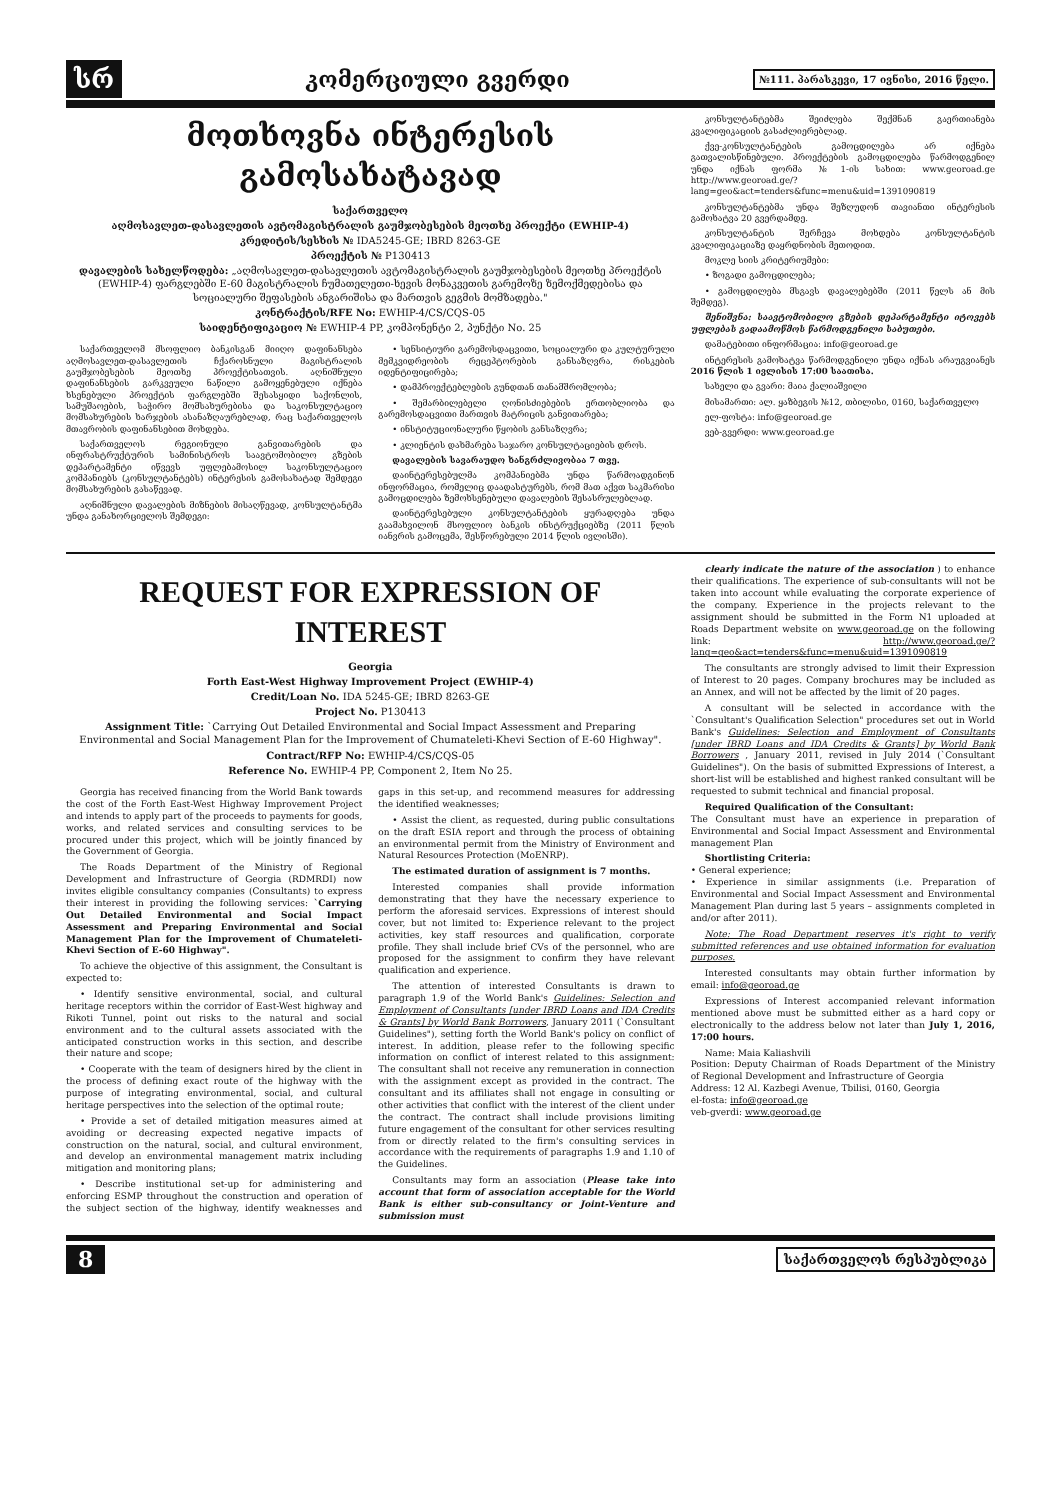სრ კომერციული გვერდი №111. პარასკევი, 17 ივნისი, 2016 წელი.
მოთხოვნა ინტერესის გამოსახატავად
საქართველო
აღმოსავლეთ-დასავლეთის ავტომაგისტრალის გაუმჯობესების მეოთხე პროექტი (EWHIP-4)
კრედიტის/სესხის № IDA5245-GE; IBRD 8263-GE
პროექტის № P130413
დავალების სახელწოდება: „აღმოსავლეთ-დასავლეთის ავტომაგისტრალის გაუმჯობესების მეოთხე პროექტის (EWHIP-4) ფარგლებში E-60 მაგისტრალის ჩუმათელეთი-ხევის მონაკვეთის გარემოზე ზემოქმედებისა და სოციალური შეფასების ანგარიშისა და მართვის გეგმის მომზადება."
კონტრაქტის/RFE No: EWHIP-4/CS/CQS-05
საიდენტიფიკაციო № EWHIP-4 PP, კომპონენტი 2, პუნქტი No. 25
საქართველომ მსოფლიო ბანკისგან მიიღო დაფინანსება აღმოსავლეთ-დასავლეთის ჩქაროსნული მაგისტრალის გაუმჯობესების მეოთხე პროექტისათვის. აღნიშნული დაფინანსების გარკვეული ნაწილი გამოყენებული იქნება ხსენებული პროექტის ფარგლებში შესასყიდი საქონლის, სამუშაოების, საჭირო მომსახურებისა და საკონსულტაციო მომსახურების ხარჯების ასანაზღაურებლად, რაც საქართველოს მთავრობის დაფინანსებით მოხდება.
საქართველოს რეგიონული განვითარების და ინფრასტრუქტურის სამინისტროს საავტომობილო გზების დეპარტამენტი იწვევს უფლებამოსილ საკონსულტაციო კომპანიებს (კონსულტანტებს) ინტერესის გამოსახატად შემდეგი მომსახურების გასაწევად.
აღნიშნული დავალების მიზნების მისაღწევად, კონსულტანტმა უნდა განახორციელოს შემდეგი:
• სენსიტიური გარემოსდაცვითი, სოციალური და კულტურული მემკვიდრეობის რეცეპტორების განსაზღვრა, რისკების იდენტიფიცირება;
• დამპროექტებლების გუნდთან თანამშრომლობა;
• შემარბილებელი ღონისძიებების ერთობლიობა და გარემოსდაცვითი მართვის მატრიცის განვითარება;
• ინსტიტუციონალური წყობის განსაზღვრა;
• კლიენტის დახმარება საჯარო კონსულტაციების დროს.
დავალების სავარაუდო ხანგრძლივობაა 7 თვე.
დაინტერესებულმა კომპანიებმა უნდა წარმოადგინონ ინფორმაცია, რომელიც დაადასტურებს, რომ მათ აქვთ საკმარისი გამოცდილება ზემოხსენებული დავალების შესასრულებლად.
დაინტერესებული კონსულტანტების ყურადღება უნდა გაამახვილონ მსოფლიო ბანკის ინსტრუქციებზე (2011 წლის იანვრის გამოცემა, შესწორებული 2014 წლის ივლისში).
კონსულტანტებმა შეიძლება შექმნან გაერთიანება კვალიფიკაციის გასაძლიერებლად.
ქვე-კონსულტანტების გამოცდილება არ იქნება გათვალისწინებული. პროექტების გამოცდილება წარმოდგენილ უნდა იქნას ფორმა №1-ის სახით: www.georoad.ge http://www.georoad.ge/?lang=geo&act=tenders&func=menu&uid=1391090819
კონსულტანტებმა უნდა შეზღუდონ თავიანთი ინტერესის გამოხატვა 20 გვერდამდე.
კონსულტანტის შერჩევა მოხდება კონსულტანტის კვალიფიკაციაზე დაყრდნობის მეთოდით.
მოკლე სიის კრიტერიუმები:
• ზოგადი გამოცდილება;
• გამოცდილება მსგავს დავალებებში (2011 წელს ან მის შემდეგ).
შენიშვნა: საავტომობილო გზების დეპარტამენტი იტოვებს უფლებას გადაამოწმოს წარმოდგენილი საბუთები.
დამატებითი ინფორმაცია: info@georoad.ge
ინტერესის გამოხატვა წარმოდგენილი უნდა იქნას არაუგვიანეს 2016 წლის 1 ივლისის 17:00 საათისა.
სახელი და გვარი: მაია ქალიაშვილი
მისამართი: ალ. ყაზბეგის №12, თბილისი, 0160, საქართველო
ელ-ფოსტა: info@georoad.ge
ვებ-გვერდი: www.georoad.ge
REQUEST FOR EXPRESSION OF INTEREST
Georgia
Forth East-West Highway Improvement Project (EWHIP-4)
Credit/Loan No. IDA 5245-GE; IBRD 8263-GE
Project No. P130413
Assignment Title: `Carrying Out Detailed Environmental and Social Impact Assessment and Preparing Environmental and Social Management Plan for the Improvement of Chumateleti-Khevi Section of E-60 Highway".
Contract/RFP No: EWHIP-4/CS/CQS-05
Reference No. EWHIP-4 PP, Component 2, Item No 25.
Georgia has received financing from the World Bank towards the cost of the Forth East-West Highway Improvement Project and intends to apply part of the proceeds to payments for goods, works, and related services and consulting services to be procured under this project, which will be jointly financed by the Government of Georgia.
The Roads Department of the Ministry of Regional Development and Infrastructure of Georgia (RDMRDI) now invites eligible consultancy companies (Consultants) to express their interest in providing the following services: `Carrying Out Detailed Environmental and Social Impact Assessment and Preparing Environmental and Social Management Plan for the Improvement of Chumateleti-Khevi Section of E-60 Highway".
To achieve the objective of this assignment, the Consultant is expected to:
• Identify sensitive environmental, social, and cultural heritage receptors within the corridor of East-West highway and Rikoti Tunnel, point out risks to the natural and social environment and to the cultural assets associated with the anticipated construction works in this section, and describe their nature and scope;
• Cooperate with the team of designers hired by the client in the process of defining exact route of the highway with the purpose of integrating environmental, social, and cultural heritage perspectives into the selection of the optimal route;
• Provide a set of detailed mitigation measures aimed at avoiding or decreasing expected negative impacts of construction on the natural, social, and cultural environment, and develop an environmental management matrix including mitigation and monitoring plans;
• Describe institutional set-up for administering and enforcing ESMP throughout the construction and operation of the subject section of the highway, identify weaknesses and gaps in this set-up, and recommend measures for addressing the identified weaknesses;
• Assist the client, as requested, during public consultations on the draft ESIA report and through the process of obtaining an environmental permit from the Ministry of Environment and Natural Resources Protection (MoENRP).
The estimated duration of assignment is 7 months.
Interested companies shall provide information demonstrating that they have the necessary experience to perform the aforesaid services. Expressions of interest should cover, but not limited to: Experience relevant to the project activities, key staff resources and qualification, corporate profile. They shall include brief CVs of the personnel, who are proposed for the assignment to confirm they have relevant qualification and experience.
The attention of interested Consultants is drawn to paragraph 1.9 of the World Bank's Guidelines: Selection and Employment of Consultants [under IBRD Loans and IDA Credits & Grants] by World Bank Borrowers, January 2011 (`Consultant Guidelines"), setting forth the World Bank's policy on conflict of interest. In addition, please refer to the following specific information on conflict of interest related to this assignment: The consultant shall not receive any remuneration in connection with the assignment except as provided in the contract. The consultant and its affiliates shall not engage in consulting or other activities that conflict with the interest of the client under the contract. The contract shall include provisions limiting future engagement of the consultant for other services resulting from or directly related to the firm's consulting services in accordance with the requirements of paragraphs 1.9 and 1.10 of the Guidelines.
Consultants may form an association (Please take into account that form of association acceptable for the World Bank is either sub-consultancy or Joint-Venture and submission must
clearly indicate the nature of the association ) to enhance their qualifications. The experience of sub-consultants will not be taken into account while evaluating the corporate experience of the company. Experience in the projects relevant to the assignment should be submitted in the Form N1 uploaded at Roads Department website on www.georoad.ge on the following link: http://www.georoad.ge/?lang=geo&act=tenders&func=menu&uid=1391090819
The consultants are strongly advised to limit their Expression of Interest to 20 pages. Company brochures may be included as an Annex, and will not be affected by the limit of 20 pages.
A consultant will be selected in accordance with the `Consultant's Qualification Selection" procedures set out in World Bank's Guidelines: Selection and Employment of Consultants [under IBRD Loans and IDA Credits & Grants] by World Bank Borrowers , January 2011, revised in July 2014 (`Consultant Guidelines"). On the basis of submitted Expressions of Interest, a short-list will be established and highest ranked consultant will be requested to submit technical and financial proposal.
Required Qualification of the Consultant:
The Consultant must have an experience in preparation of Environmental and Social Impact Assessment and Environmental management Plan
Shortlisting Criteria:
• General experience;
• Experience in similar assignments (i.e. Preparation of Environmental and Social Impact Assessment and Environmental Management Plan during last 5 years – assignments completed in and/or after 2011).
Note: The Road Department reserves it's right to verify submitted references and use obtained information for evaluation purposes.
Interested consultants may obtain further information by email: info@georoad.ge
Expressions of Interest accompanied relevant information mentioned above must be submitted either as a hard copy or electronically to the address below not later than July 1, 2016, 17:00 hours.
Name: Maia Kaliashvili
Position: Deputy Chairman of Roads Department of the Ministry of Regional Development and Infrastructure of Georgia
Address: 12 Al. Kazbegi Avenue, Tbilisi, 0160, Georgia
el-fosta: info@georoad.ge
veb-gverdi: www.georoad.ge
8 საქართველოს რესპუბლიკა